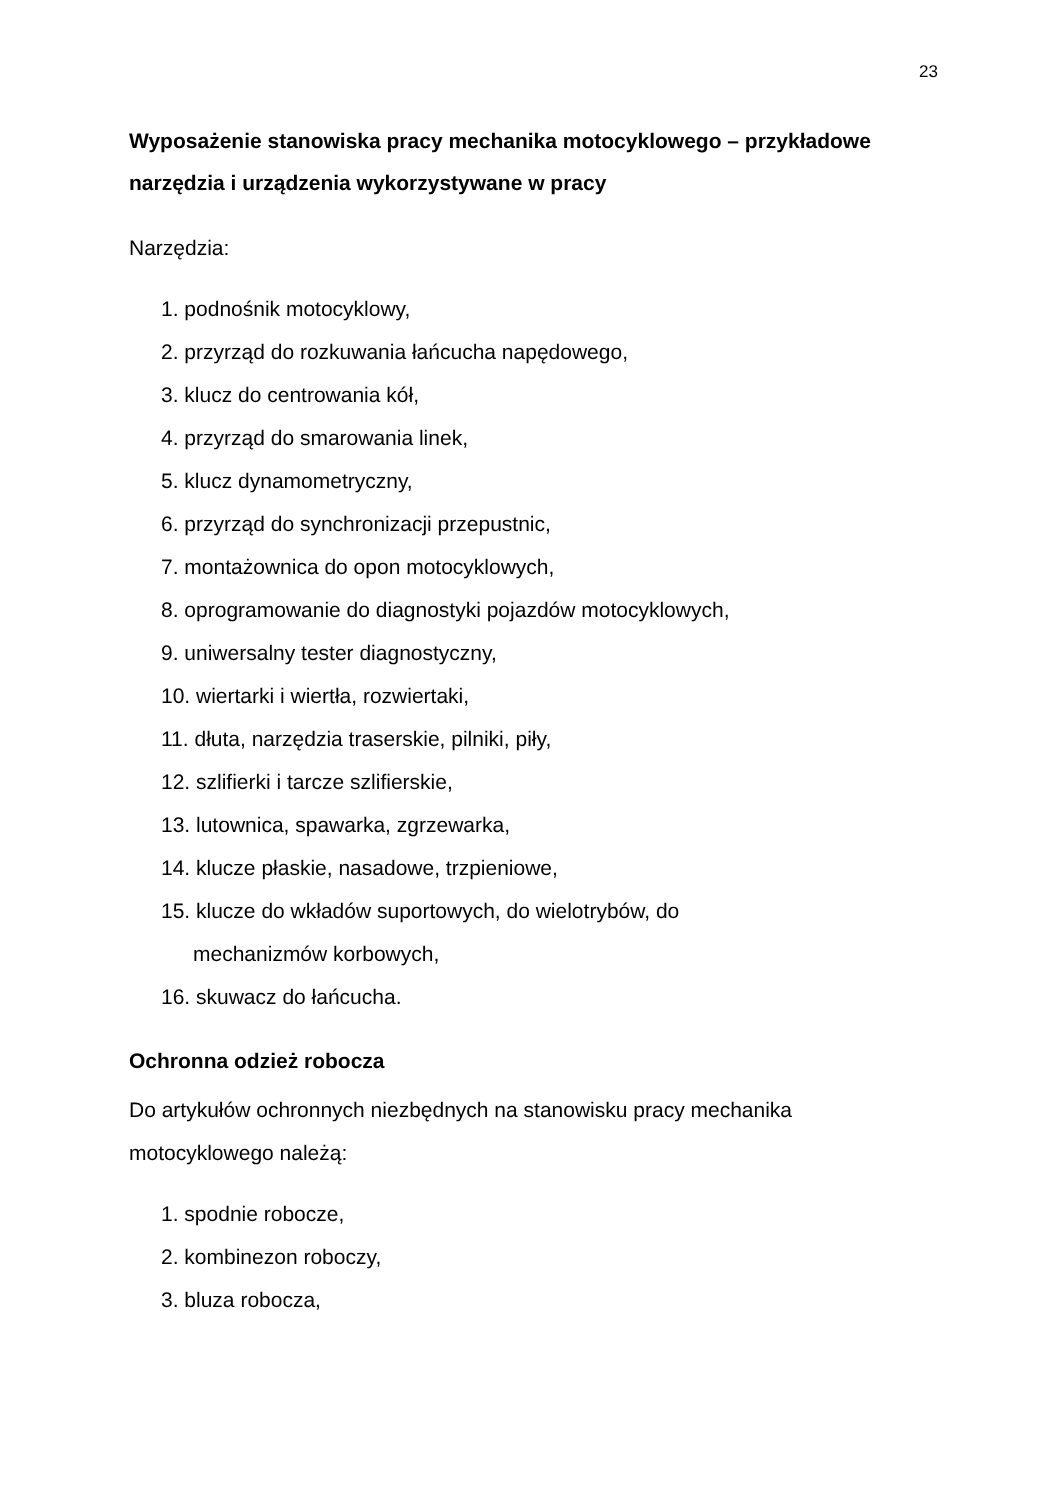23
Wyposażenie stanowiska pracy mechanika motocyklowego – przykładowe narzędzia i urządzenia wykorzystywane w pracy
Narzędzia:
1. podnośnik motocyklowy,
2. przyrząd do rozkuwania łańcucha napędowego,
3. klucz do centrowania kół,
4. przyrząd do smarowania linek,
5. klucz dynamometryczny,
6. przyrząd do synchronizacji przepustnic,
7. montażownica do opon motocyklowych,
8. oprogramowanie do diagnostyki pojazdów motocyklowych,
9. uniwersalny tester diagnostyczny,
10. wiertarki i wiertła, rozwiertaki,
11. dłuta, narzędzia traserskie, pilniki, piły,
12. szlifierki i tarcze szlifierskie,
13. lutownica, spawarka, zgrzewarka,
14. klucze płaskie, nasadowe, trzpieniowe,
15. klucze do wkładów suportowych, do wielotrybów, do
mechanizmów korbowych,
16. skuwacz do łańcucha.
Ochronna odzież robocza
Do artykułów ochronnych niezbędnych na stanowisku pracy mechanika motocyklowego należą:
1. spodnie robocze,
2. kombinezon roboczy,
3. bluza robocza,